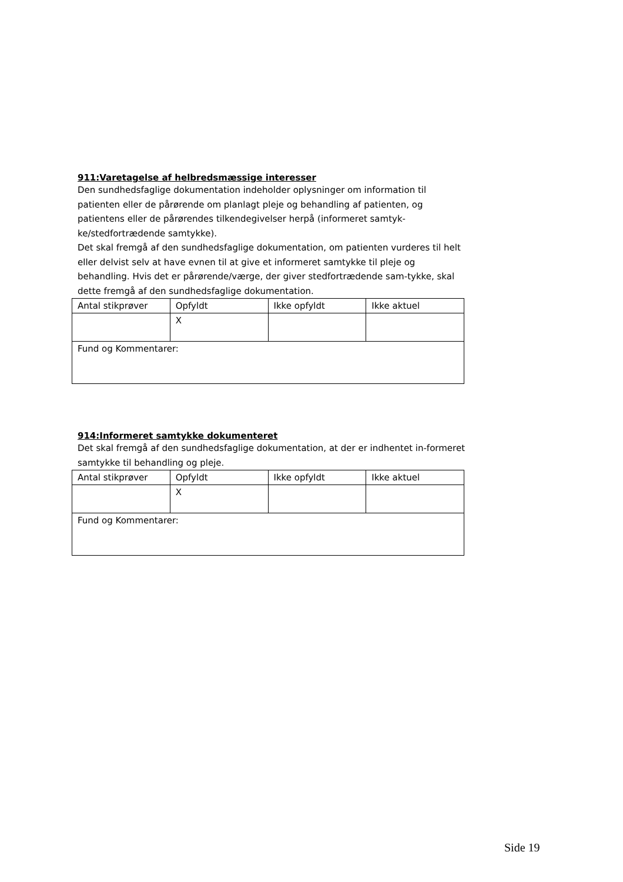911:Varetagelse af helbredsmæssige interesser
Den sundhedsfaglige dokumentation indeholder oplysninger om information til patienten eller de pårørende om planlagt pleje og behandling af patienten, og patientens eller de pårørendes tilkendegivelser herpå (informeret samtyk-ke/stedfortrædende samtykke).
Det skal fremgå af den sundhedsfaglige dokumentation, om patienten vurderes til helt eller delvist selv at have evnen til at give et informeret samtykke til pleje og behandling. Hvis det er pårørende/værge, der giver stedfortrædende sam-tykke, skal dette fremgå af den sundhedsfaglige dokumentation.
| Antal stikprøver | Opfyldt | Ikke opfyldt | Ikke aktuel |
| | X | | |
| Fund og Kommentarer: | | | |
914:Informeret samtykke dokumenteret
Det skal fremgå af den sundhedsfaglige dokumentation, at der er indhentet in-formeret samtykke til behandling og pleje.
| Antal stikprøver | Opfyldt | Ikke opfyldt | Ikke aktuel |
| | X | | |
| Fund og Kommentarer: | | | |
Side 19